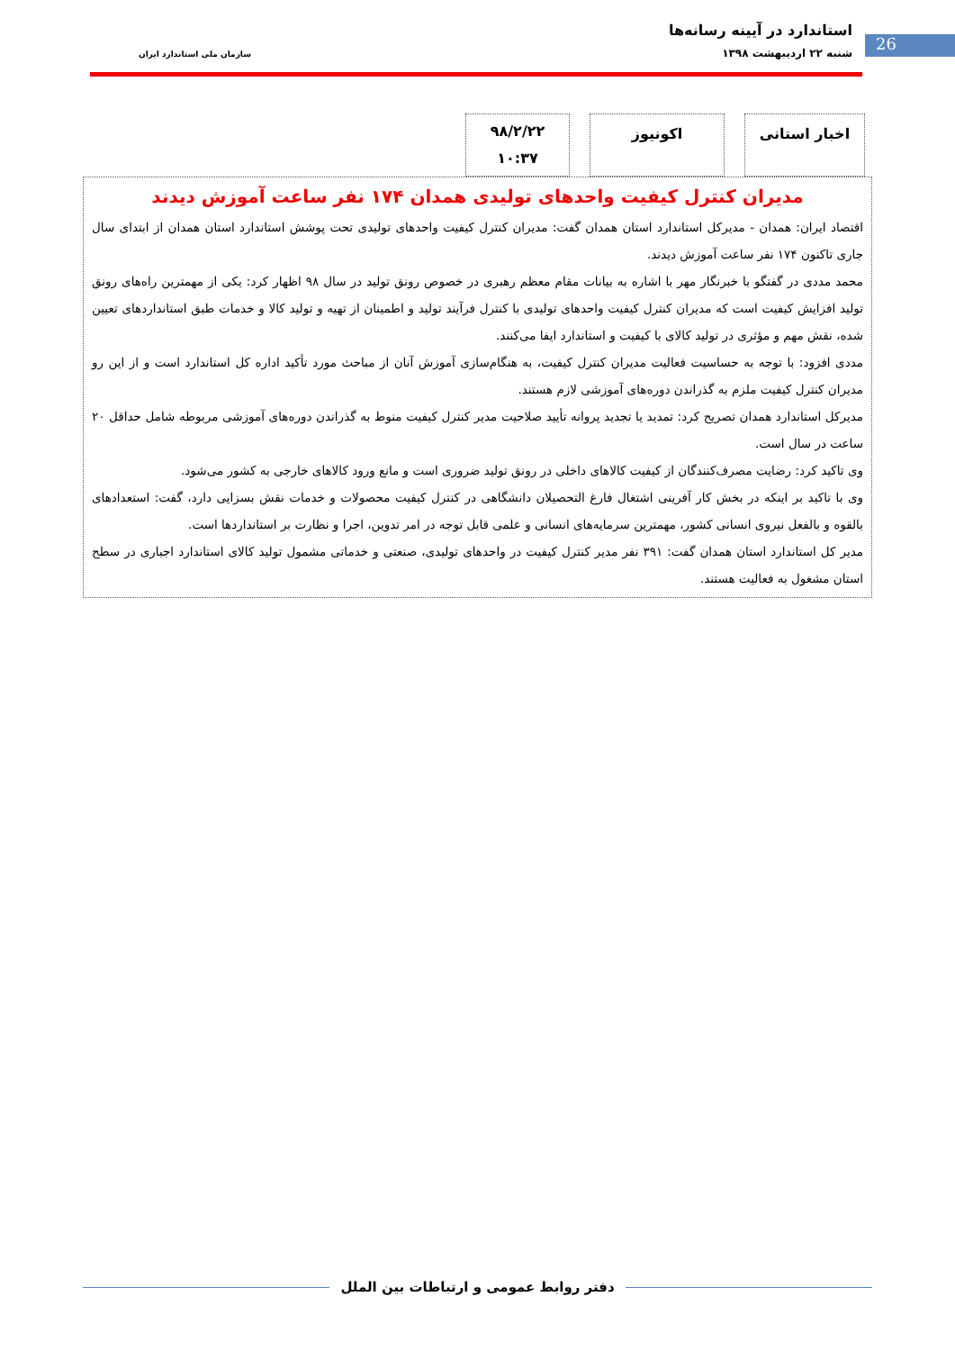26
استاندارد در آیینه رسانه‌ها
شنبه ۲۲ اردیبهشت ۱۳۹۸ سازمان ملی استاندارد ایران
اخبار استانی اکونیوز
۹۸/۲/۲۲
۱۰:۳۷
مدیران کنترل کیفیت واحدهای تولیدی همدان ۱۷۴ نفر ساعت آموزش دیدند
اقتصاد ایران: همدان - مدیرکل استاندارد استان همدان گفت: مدیران کنترل کیفیت واحدهای تولیدی تحت پوشش استاندارد استان همدان از ابتدای سال جاری تاکنون ۱۷۴ نفر ساعت آموزش دیدند.
محمد مددی در گفتگو با خبرنگار مهر با اشاره به بیانات مقام معظم رهبری در خصوص رونق تولید در سال ۹۸ اظهار کرد: یکی از مهمترین راه‌های رونق تولید افزایش کیفیت است که مدیران کنترل کیفیت واحدهای تولیدی با کنترل فرآیند تولید و اطمینان از تهیه و تولید کالا و خدمات طبق استانداردهای تعیین شده، نقش مهم و مؤثری در تولید کالای با کیفیت و استاندارد ایفا می‌کنند.
مددی افزود: با توجه به حساسیت فعالیت مدیران کنترل کیفیت، به هنگام‌سازی آموزش آنان از مباحث مورد تأکید اداره کل استاندارد است و از این رو مدیران کنترل کیفیت ملزم به گذراندن دوره‌های آموزشی لازم هستند.
مدیرکل استاندارد همدان تصریح کرد: تمدید یا تجدید پروانه تأیید صلاحیت مدیر کنترل کیفیت منوط به گذراندن دوره‌های آموزشی مربوطه شامل حداقل ۲۰ ساعت در سال است.
وی تاکید کرد: رضایت مصرف‌کنندگان از کیفیت کالاهای داخلی در رونق تولید ضروری است و مانع ورود کالاهای خارجی به کشور می‌شود.
وی با تاکید بر اینکه در بخش کار آفرینی اشتغال فارغ التحصیلان دانشگاهی در کنترل کیفیت محصولات و خدمات نقش بسزایی دارد، گفت: استعدادهای بالقوه و بالفعل نیروی انسانی کشور، مهمترین سرمایه‌های انسانی و علمی قابل توجه در امر تدوین، اجرا و نظارت بر استانداردها است.
مدیر کل استاندارد استان همدان گفت: ۳۹۱ نفر مدیر کنترل کیفیت در واحدهای تولیدی، صنعتی و خدماتی مشمول تولید کالای استاندارد اجباری در سطح استان مشغول به فعالیت هستند.
دفتر روابط عمومی و ارتباطات بین الملل